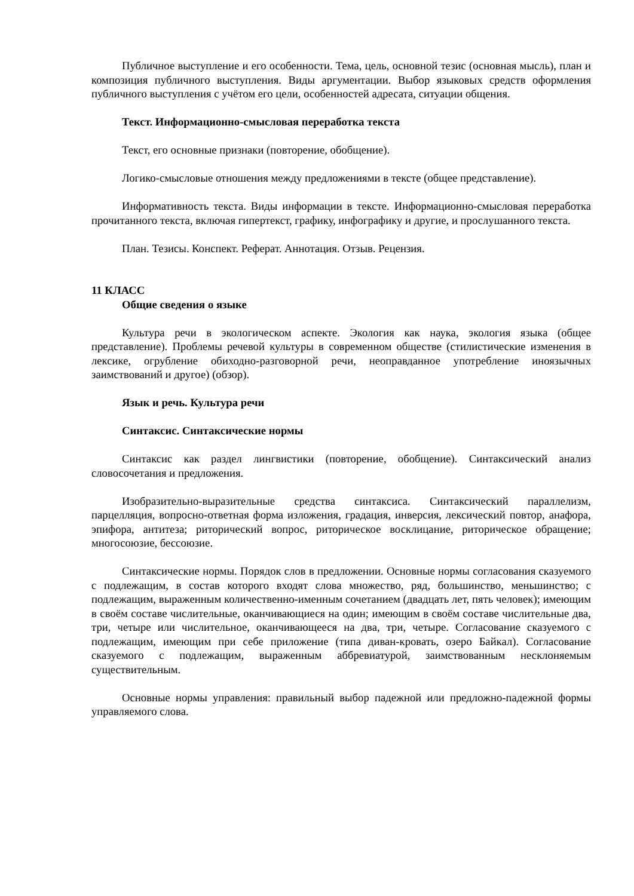Публичное выступление и его особенности. Тема, цель, основной тезис (основная мысль), план и композиция публичного выступления. Виды аргументации. Выбор языковых средств оформления публичного выступления с учётом его цели, особенностей адресата, ситуации общения.
Текст. Информационно-смысловая переработка текста
Текст, его основные признаки (повторение, обобщение).
Логико-смысловые отношения между предложениями в тексте (общее представление).
Информативность текста. Виды информации в тексте. Информационно-смысловая переработка прочитанного текста, включая гипертекст, графику, инфографику и другие, и прослушанного текста.
План. Тезисы. Конспект. Реферат. Аннотация. Отзыв. Рецензия.
11 КЛАСС
Общие сведения о языке
Культура речи в экологическом аспекте. Экология как наука, экология языка (общее представление). Проблемы речевой культуры в современном обществе (стилистические изменения в лексике, огрубление обиходно-разговорной речи, неоправданное употребление иноязычных заимствований и другое) (обзор).
Язык и речь. Культура речи
Синтаксис. Синтаксические нормы
Синтаксис как раздел лингвистики (повторение, обобщение). Синтаксический анализ словосочетания и предложения.
Изобразительно-выразительные средства синтаксиса. Синтаксический параллелизм, парцелляция, вопросно-ответная форма изложения, градация, инверсия, лексический повтор, анафора, эпифора, антитеза; риторический вопрос, риторическое восклицание, риторическое обращение; многосоюзие, бессоюзие.
Синтаксические нормы. Порядок слов в предложении. Основные нормы согласования сказуемого с подлежащим, в состав которого входят слова множество, ряд, большинство, меньшинство; с подлежащим, выраженным количественно-именным сочетанием (двадцать лет, пять человек); имеющим в своём составе числительные, оканчивающиеся на один; имеющим в своём составе числительные два, три, четыре или числительное, оканчивающееся на два, три, четыре. Согласование сказуемого с подлежащим, имеющим при себе приложение (типа диван-кровать, озеро Байкал). Согласование сказуемого с подлежащим, выраженным аббревиатурой, заимствованным несклоняемым существительным.
Основные нормы управления: правильный выбор падежной или предложно-падежной формы управляемого слова.